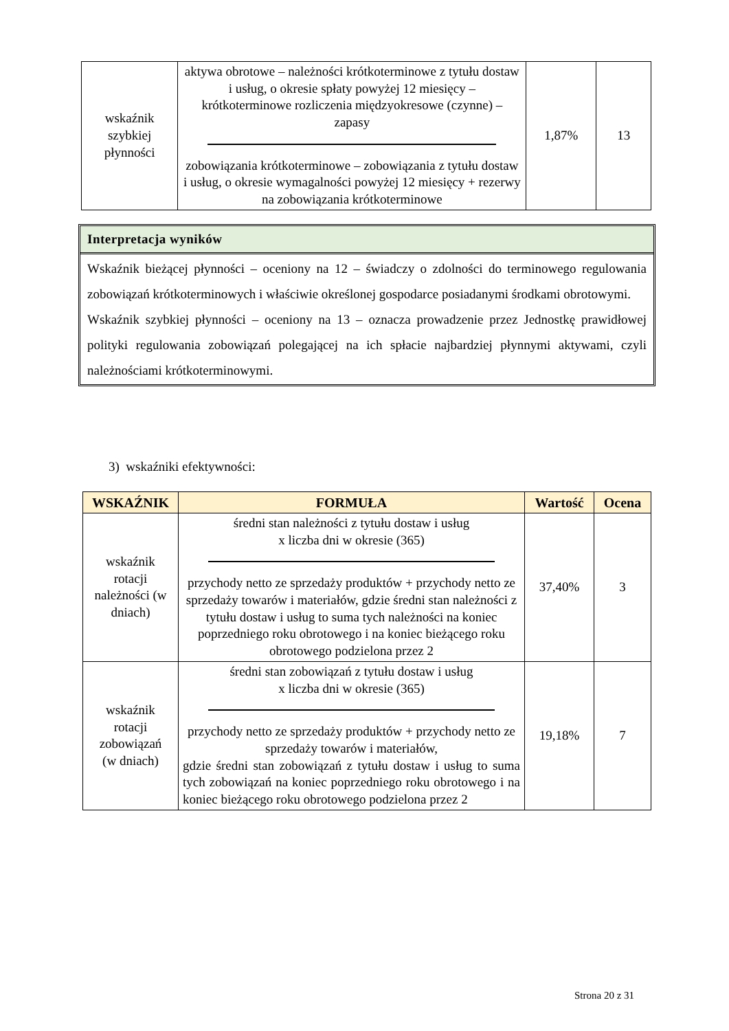| wskaźnik szybkiej płynności | aktywa obrotowe – należności krótkoterminowe z tytułu dostaw i usług, o okresie spłaty powyżej 12 miesięcy – krótkoterminowe rozliczenia międzyokresowe (czynne) – zapasy zobowiązania krótkoterminowe – zobowiązania z tytułu dostaw i usług, o okresie wymagalności powyżej 12 miesięcy + rezerwy na zobowiązania krótkoterminowe | 1,87% | 13 |
Interpretacja wyników
Wskaźnik bieżącej płynności – oceniony na 12 – świadczy o zdolności do terminowego regulowania zobowiązań krótkoterminowych i właściwie określonej gospodarce posiadanymi środkami obrotowymi.
Wskaźnik szybkiej płynności – oceniony na 13 – oznacza prowadzenie przez Jednostkę prawidłowej polityki regulowania zobowiązań polegającej na ich spłacie najbardziej płynnymi aktywami, czyli należnościami krótkoterminowymi.
3) wskaźniki efektywności:
| WSKAŹNIK | FORMUŁA | Wartość | Ocena |
| --- | --- | --- | --- |
| wskaźnik rotacji należności (w dniach) | średni stan należności z tytułu dostaw i usług x liczba dni w okresie (365) przychody netto ze sprzedaży produktów + przychody netto ze sprzedaży towarów i materiałów, gdzie średni stan należności z tytułu dostaw i usług to suma tych należności na koniec poprzedniego roku obrotowego i na koniec bieżącego roku obrotowego podzielona przez 2 | 37,40% | 3 |
| wskaźnik rotacji zobowiązań (w dniach) | średni stan zobowiązań z tytułu dostaw i usług x liczba dni w okresie (365) przychody netto ze sprzedaży produktów + przychody netto ze sprzedaży towarów i materiałów, gdzie średni stan zobowiązań z tytułu dostaw i usług to suma tych zobowiązań na koniec poprzedniego roku obrotowego i na koniec bieżącego roku obrotowego podzielona przez 2 | 19,18% | 7 |
Strona 20 z 31